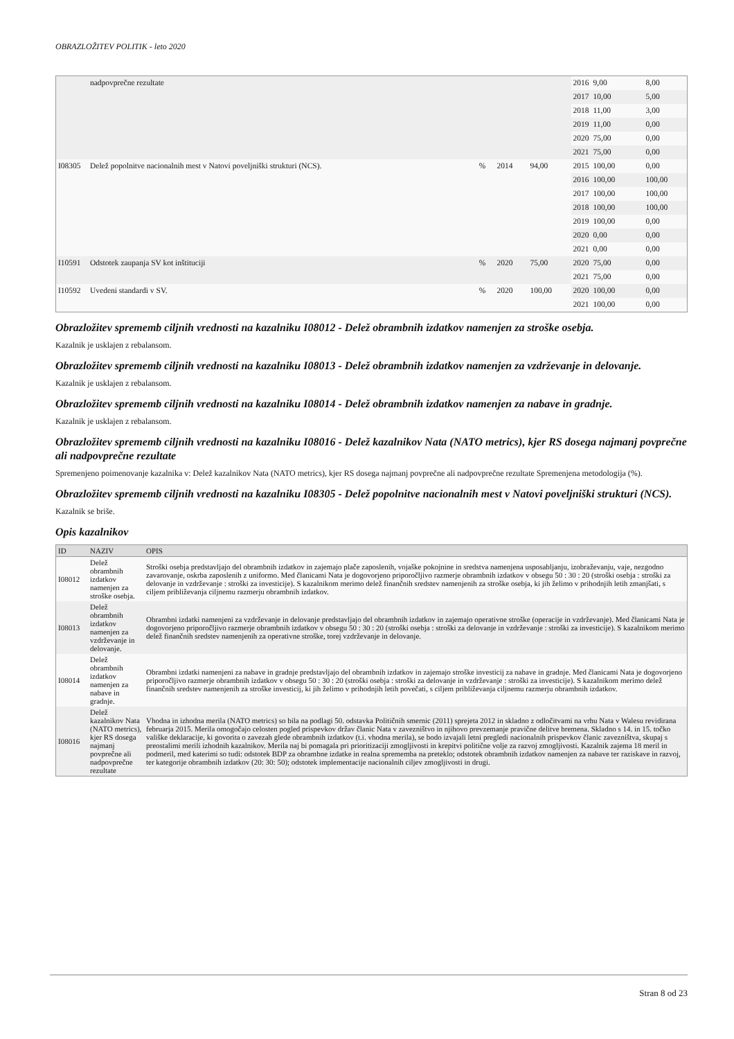OBRAZLOŽITEV POLITIK - leto 2020
| | nadpovprečne rezultate | | | | 2016 | 9,00 | 8,00 |
| | | | | | 2017 | 10,00 | 5,00 |
| | | | | | 2018 | 11,00 | 3,00 |
| | | | | | 2019 | 11,00 | 0,00 |
| | | | | | 2020 | 75,00 | 0,00 |
| | | | | | 2021 | 75,00 | 0,00 |
| I08305 | Delež popolnitve nacionalnih mest v Natovi poveljniški strukturi (NCS). | % | 2014 | 94,00 | 2015 | 100,00 | 0,00 |
| | | | | | 2016 | 100,00 | 100,00 |
| | | | | | 2017 | 100,00 | 100,00 |
| | | | | | 2018 | 100,00 | 100,00 |
| | | | | | 2019 | 100,00 | 0,00 |
| | | | | | 2020 | 0,00 | 0,00 |
| | | | | | 2021 | 0,00 | 0,00 |
| I10591 | Odstotek zaupanja SV kot inštituciji | % | 2020 | 75,00 | 2020 | 75,00 | 0,00 |
| | | | | | 2021 | 75,00 | 0,00 |
| I10592 | Uvedeni standardi v SV. | % | 2020 | 100,00 | 2020 | 100,00 | 0,00 |
| | | | | | 2021 | 100,00 | 0,00 |
Obrazložitev sprememb ciljnih vrednosti na kazalniku I08012 - Delež obrambnih izdatkov namenjen za stroške osebja.
Kazalnik je usklajen z rebalansom.
Obrazložitev sprememb ciljnih vrednosti na kazalniku I08013 - Delež obrambnih izdatkov namenjen za vzdrževanje in delovanje.
Kazalnik je usklajen z rebalansom.
Obrazložitev sprememb ciljnih vrednosti na kazalniku I08014 - Delež obrambnih izdatkov namenjen za nabave in gradnje.
Kazalnik je usklajen z rebalansom.
Obrazložitev sprememb ciljnih vrednosti na kazalniku I08016 - Delež kazalnikov Nata (NATO metrics), kjer RS dosega najmanj povprečne ali nadpovprečne rezultate
Spremenjeno poimenovanje kazalnika v: Delež kazalnikov Nata (NATO metrics), kjer RS dosega najmanj povprečne ali nadpovprečne rezultate Spremenjena metodologija (%).
Obrazložitev sprememb ciljnih vrednosti na kazalniku I08305 - Delež popolnitve nacionalnih mest v Natovi poveljniški strukturi (NCS).
Kazalnik se briše.
Opis kazalnikov
| ID | NAZIV | OPIS |
| --- | --- | --- |
| I08012 | Delež obrambnih izdatkov namenjen za stroške osebja. | Stroški osebja predstavljajo del obrambnih izdatkov in zajemajo plače zaposlenih, vojaške pokojnine in sredstva namenjena usposabljanju, izobraževanju, vaje, nezgodno zavarovanje, oskrba zaposlenih z uniformo. Med članicami Nata je dogovorjeno priporočljivo razmerje obrambnih izdatkov v obsegu 50 : 30 : 20 (stroški osebja : stroški za delovanje in vzdrževanje : stroški za investicije). S kazalnikom merimo delež finančnih sredstev namenjenih za stroške osebja, ki jih želimo v prihodnjih letih zmanjšati, s ciljem približevanja ciljnemu razmerju obrambnih izdatkov. |
| I08013 | Delež obrambnih izdatkov namenjen za vzdrževanje in delovanje. | Obrambni izdatki namenjeni za vzdrževanje in delovanje predstavljajo del obrambnih izdatkov in zajemajo operativne stroške (operacije in vzdrževanje). Med članicami Nata je dogovorjeno priporočljivo razmerje obrambnih izdatkov v obsegu 50 : 30 : 20 (stroški osebja : stroški za delovanje in vzdrževanje : stroški za investicije). S kazalnikom merimo delež finančnih sredstev namenjenih za operativne stroške, torej vzdrževanje in delovanje. |
| I08014 | Delež obrambnih izdatkov namenjen za nabave in gradnje. | Obrambni izdatki namenjeni za nabave in gradnje predstavljajo del obrambnih izdatkov in zajemajo stroške investicij za nabave in gradnje. Med članicami Nata je dogovorjeno priporočljivo razmerje obrambnih izdatkov v obsegu 50 : 30 : 20 (stroški osebja : stroški za delovanje in vzdrževanje : stroški za investicije). S kazalnikom merimo delež finančnih sredstev namenjenih za stroške investicij, ki jih želimo v prihodnjih letih povečati, s ciljem približevanja ciljnemu razmerju obrambnih izdatkov. |
| I08016 | Delež kazalnikov Nata (NATO metrics), kjer RS dosega najmanj povprečne ali nadpovprečne rezultate | Vhodna in izhodna merila (NATO metrics) so bila na podlagi 50. odstavka Političnih smernic (2011) sprejeta 2012 in skladno z odločitvami na vrhu Nata v Walesu revidirana februarja 2015. Merila omogočajo celosten pogled prispevkov držav članic Nata v zavezništvo in njihovo prevzemanje pravične delitve bremena. Skladno s 14. in 15. točko vališke deklaracije, ki govorita o zavezah glede obrambnih izdatkov (t.i. vhodna merila), se bodo izvajali letni pregledi nacionalnih prispevkov članic zavezništva, skupaj s preostalimi merili izhodnih kazalnikov. Merila naj bi pomagala pri prioritizaciji zmogljivosti in krepitvi politične volje za razvoj zmogljivosti. Kazalnik zajema 18 meril in podmeril, med katerimi so tudi: odstotek BDP za obrambne izdatke in realna sprememba na preteklo; odstotek obrambnih izdatkov namenjen za nabave ter raziskave in razvoj, ter kategorije obrambnih izdatkov (20: 30: 50); odstotek implementacije nacionalnih ciljev zmogljivosti in drugi. |
Stran 8 od 23